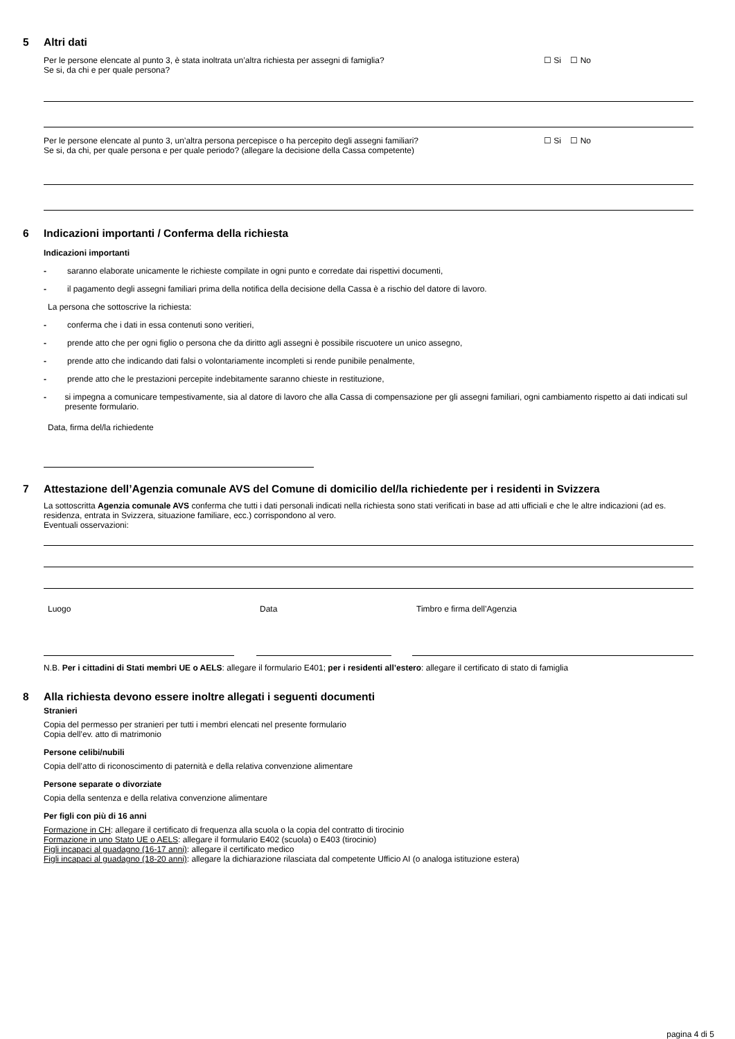5 Altri dati
Per le persone elencate al punto 3, è stata inoltrata un’altra richiesta per assegni di famiglia? ☐ Si ☐ No
Se si, da chi e per quale persona?
Per le persone elencate al punto 3, un’altra persona percepisce o ha percepito degli assegni familiari? ☐ Si ☐ No
Se si, da chi, per quale persona e per quale periodo? (allegare la decisione della Cassa competente)
6 Indicazioni importanti / Conferma della richiesta
Indicazioni importanti
- saranno elaborate unicamente le richieste compilate in ogni punto e corredate dai rispettivi documenti,
- il pagamento degli assegni familiari prima della notifica della decisione della Cassa è a rischio del datore di lavoro.
La persona che sottoscrive la richiesta:
- conferma che i dati in essa contenuti sono veritieri,
- prende atto che per ogni figlio o persona che da diritto agli assegni è possibile riscuotere un unico assegno,
- prende atto che indicando dati falsi o volontariamente incompleti si rende punibile penalmente,
- prende atto che le prestazioni percepite indebitamente saranno chieste in restituzione,
- si impegna a comunicare tempestivamente, sia al datore di lavoro che alla Cassa di compensazione per gli assegni familiari, ogni cambiamento rispetto ai dati indicati sul presente formulario.
Data, firma del/la richiedente
7 Attestazione dell’Agenzia comunale AVS del Comune di domicilio del/la richiedente per i residenti in Svizzera
La sottoscritta Agenzia comunale AVS conferma che tutti i dati personali indicati nella richiesta sono stati verificati in base ad atti ufficiali e che le altre indicazioni (ad es. residenza, entrata in Svizzera, situazione familiare, ecc.) corrispondono al vero.
Eventuali osservazioni:
Luogo Data Timbro e firma dell’Agenzia
N.B. Per i cittadini di Stati membri UE o AELS: allegare il formulario E401; per i residenti all’estero: allegare il certificato di stato di famiglia
8 Alla richiesta devono essere inoltre allegati i seguenti documenti
Stranieri
Copia del permesso per stranieri per tutti i membri elencati nel presente formulario
Copia dell’ev. atto di matrimonio
Persone celibi/nubili
Copia dell’atto di riconoscimento di paternità e della relativa convenzione alimentare
Persone separate o divorziate
Copia della sentenza e della relativa convenzione alimentare
Per figli con più di 16 anni
Formazione in CH: allegare il certificato di frequenza alla scuola o la copia del contratto di tirocinio
Formazione in uno Stato UE o AELS: allegare il formulario E402 (scuola) o E403 (tirocinio)
Figli incapaci al guadagno (16-17 anni): allegare il certificato medico
Figli incapaci al guadagno (18-20 anni): allegare la dichiarazione rilasciata dal competente Ufficio AI (o analoga istituzione estera)
pagina 4 di 5